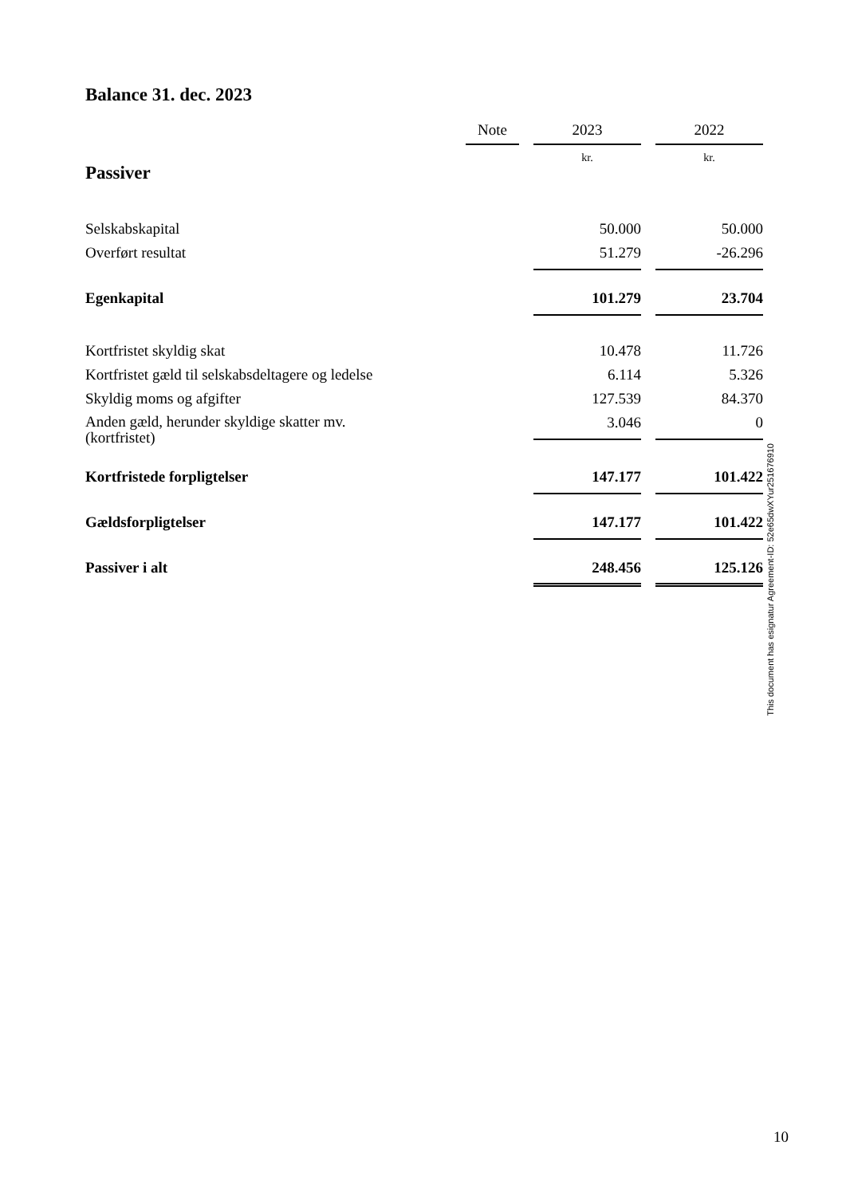Balance 31. dec. 2023
| | Note | | 2023 | | 2022 |
| --- | --- | --- | --- | --- | --- |
| Passiver | | | kr. | | kr. |
| Selskabskapital | | | 50.000 | | 50.000 |
| Overført resultat | | | 51.279 | | -26.296 |
| Egenkapital | | | 101.279 | | 23.704 |
| Kortfristet skyldig skat | | | 10.478 | | 11.726 |
| Kortfristet gæld til selskabsdeltagere og ledelse | | | 6.114 | | 5.326 |
| Skyldig moms og afgifter | | | 127.539 | | 84.370 |
| Anden gæld, herunder skyldige skatter mv. (kortfristet) | | | 3.046 | | 0 |
| Kortfristede forpligtelser | | | 147.177 | | 101.422 |
| Gældsforpligtelser | | | 147.177 | | 101.422 |
| Passiver i alt | | | 248.456 | | 125.126 |
10
This document has esignatur Agreement-ID: 52e65dwXYur251676910